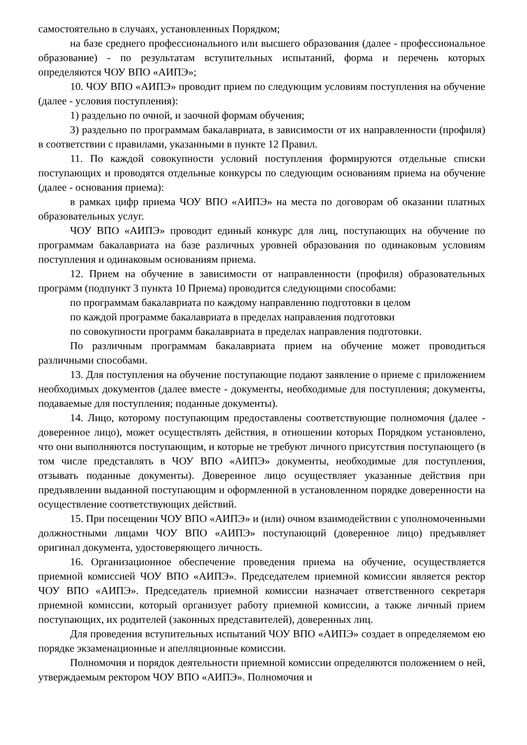самостоятельно в случаях, установленных Порядком;
на базе среднего профессионального или высшего образования (далее - профессиональное образование) - по результатам вступительных испытаний, форма и перечень которых определяются ЧОУ ВПО «АИПЭ»;
10. ЧОУ ВПО «АИПЭ» проводит прием по следующим условиям поступления на обучение (далее - условия поступления):
1) раздельно по очной, и заочной формам обучения;
3) раздельно по программам бакалавриата, в зависимости от их направленности (профиля) в соответствии с правилами, указанными в пункте 12 Правил.
11. По каждой совокупности условий поступления формируются отдельные списки поступающих и проводятся отдельные конкурсы по следующим основаниям приема на обучение (далее - основания приема):
в рамках цифр приема ЧОУ ВПО «АИПЭ» на места по договорам об оказании платных образовательных услуг.
ЧОУ ВПО «АИПЭ» проводит единый конкурс для лиц, поступающих на обучение по программам бакалавриата на базе различных уровней образования по одинаковым условиям поступления и одинаковым основаниям приема.
12. Прием на обучение в зависимости от направленности (профиля) образовательных программ (подпункт 3 пункта 10 Приема) проводится следующими способами:
по программам бакалавриата по каждому направлению подготовки в целом
по каждой программе бакалавриата в пределах направления подготовки
по совокупности программ бакалавриата в пределах направления подготовки.
По различным программам бакалавриата прием на обучение может проводиться различными способами.
13. Для поступления на обучение поступающие подают заявление о приеме с приложением необходимых документов (далее вместе - документы, необходимые для поступления; документы, подаваемые для поступления; поданные документы).
14. Лицо, которому поступающим предоставлены соответствующие полномочия (далее - доверенное лицо), может осуществлять действия, в отношении которых Порядком установлено, что они выполняются поступающим, и которые не требуют личного присутствия поступающего (в том числе представлять в ЧОУ ВПО «АИПЭ» документы, необходимые для поступления, отзывать поданные документы). Доверенное лицо осуществляет указанные действия при предъявлении выданной поступающим и оформленной в установленном порядке доверенности на осуществление соответствующих действий.
15. При посещении ЧОУ ВПО «АИПЭ» и (или) очном взаимодействии с уполномоченными должностными лицами ЧОУ ВПО «АИПЭ» поступающий (доверенное лицо) предъявляет оригинал документа, удостоверяющего личность.
16. Организационное обеспечение проведения приема на обучение, осуществляется приемной комиссией ЧОУ ВПО «АИПЭ». Председателем приемной комиссии является ректор ЧОУ ВПО «АИПЭ». Председатель приемной комиссии назначает ответственного секретаря приемной комиссии, который организует работу приемной комиссии, а также личный прием поступающих, их родителей (законных представителей), доверенных лиц.
Для проведения вступительных испытаний ЧОУ ВПО «АИПЭ» создает в определяемом ею порядке экзаменационные и апелляционные комиссии.
Полномочия и порядок деятельности приемной комиссии определяются положением о ней, утверждаемым ректором ЧОУ ВПО «АИПЭ». Полномочия и